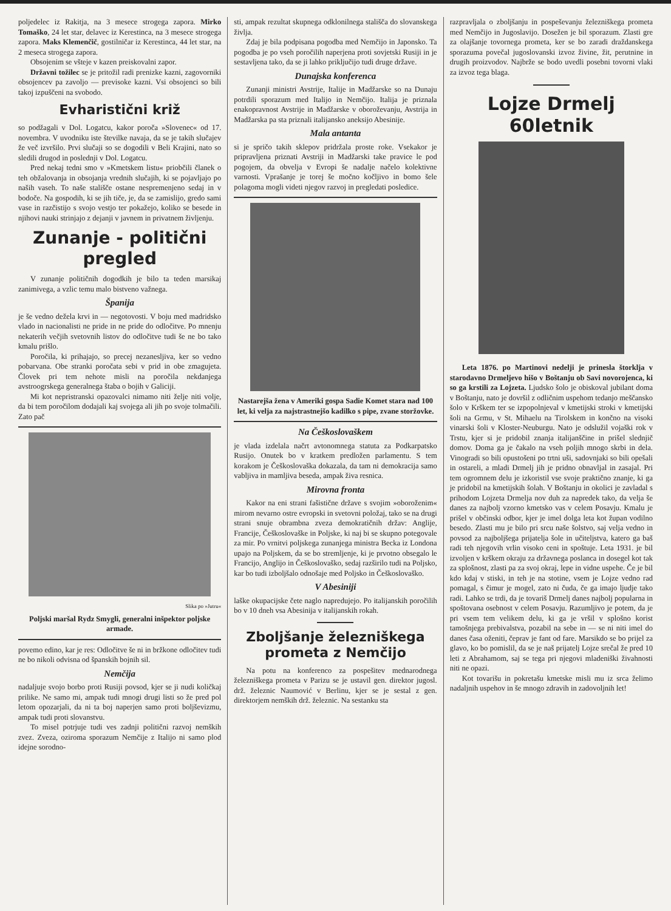poljedelec iz Rakitja, na 3 mesece strogega zapora. Mirko Tomaško, 24 let star, delavec iz Kerestinca, na 3 mesece strogega zapora. Maks Klemenčič, gostilničar iz Kerestinca, 44 let star, na 2 meseca strogega zapora.
Obsojenim se všteje v kazen preiskovalni zapor.
Državni tožilec se je pritožil radi prenizke kazni, zagovorniki obsojencev pa zavoljo — previsoke kazni. Vsi obsojenci so bili takoj izpuščeni na svobodo.
Evharistični križ
so podžagali v Dol. Logatcu, kakor poroča »Slovenec« od 17. novembra. V uvodniku iste številke navaja, da se je takih slučajev že več izvršilo. Prvi slučaji so se dogodili v Beli Krajini, nato so sledili drugod in poslednji v Dol. Logatcu.
Pred nekaj tedni smo v »Kmetskem listu« priobčili članek o teh obžalovanja in obsojanja vrednih slučajih, ki se pojavljajo po naših vaseh. To naše stališče ostane nespremenjeno sedaj in v bodoče. Na gospodih, ki se jih tiče, je, da se zamislijo, gredo sami vase in razčistijo s svojo vestjo ter pokažejo, koliko se besede in njihovi nauki strinjajo z dejanji v javnem in privatnem življenju.
Zunanje - politični pregled
V zunanje političnih dogodkih je bilo ta teden marsikaj zanimivega, a vzlic temu malo bistveno važnega.
Španija
je še vedno dežela krvi in — negotovosti. V boju med madridsko vlado in nacionalisti ne pride in ne pride do odločitve. Po mnenju nekaterih večjih svetovnih listov do odločitve tudi še ne bo tako kmalu prišlo.
Poročila, ki prihajajo, so precej nezanesljiva, ker so vedno pobarvana. Obe stranki poročata sebi v prid in obe zmagujeta. Človek pri tem nehote misli na poročila nekdanjega avstroogrskega generalnega štaba o bojih v Galiciji.
Mi kot nepristranski opazovalci nimamo niti želje niti volje, da bi tem poročilom dodajali kaj svojega ali jih po svoje tolmačili. Zato pač
Slika po »Jutru«
Poljski maršal Rydz Smygli, generalni inšpektor poljske armade.
povemo edino, kar je res: Odločitve še ni in bržkone odločitev tudi ne bo nikoli odvisna od španskih bojnih sil.
Nemčija
nadaljuje svojo borbo proti Rusiji povsod, kjer se ji nudi količkaj prilike. Ne samo mi, ampak tudi mnogi drugi listi so že pred pol letom opozarjali, da ni ta boj naperjen samo proti boljševizmu, ampak tudi proti slovanstvu.
To misel potrjuje tudi ves zadnji politični razvoj nemških zvez. Zveza, oziroma sporazum Nemčije z Italijo ni samo plod idejne sorodno-
sti, ampak rezultat skupnega odklonilnega stališča do slovanskega življa.
Zdaj je bila podpisana pogodba med Nemčijo in Japonsko. Ta pogodba je po vseh poročilih naperjena proti sovjetski Rusiji in je sestavljena tako, da se ji lahko priključijo tudi druge države.
Dunajska konferenca
Zunanji ministri Avstrije, Italije in Madžarske so na Dunaju potrdili sporazum med Italijo in Nemčijo. Italija je priznala enakopravnost Avstrije in Madžarske v oboroževanju, Avstrija in Madžarska pa sta priznali italijansko aneksijo Abesinije.
Mala antanta
si je spričo takih sklepov pridržala proste roke. Vsekakor je pripravljena priznati Avstriji in Madžarski take pravice le pod pogojem, da obvelja v Evropi še nadalje načelo kolektivne varnosti. Vprašanje je torej še močno kočljivo in bomo šele polagoma mogli videti njegov razvoj in pregledati posledice.
Nastarejša žena v Ameriki gospa Sadie Komet stara nad 100 let, ki velja za najstrastnejšo kadilko s pipe, zvane storžovke.
Na Češkoslovaškem
je vlada izdelala načrt avtonomnega statuta za Podkarpatsko Rusijo. Onutek bo v kratkem predložen parlamentu. S tem korakom je Češkoslovaška dokazala, da tam ni demokracija samo vabljiva in mamljiva beseda, ampak živa resnica.
Mirovna fronta
Kakor na eni strani fašistične države s svojim »oboroženim« mirom nevarno ostre evropski in svetovni položaj, tako se na drugi strani snuje obrambna zveza demokratičnih držav: Anglije, Francije, Češkoslovaške in Poljske, ki naj bi se skupno potegovale za mir. Po vrnitvi poljskega zunanjega ministra Becka iz Londona upajo na Poljskem, da se bo stremljenje, ki je prvotno obsegalo le Francijo, Anglijo in Češkoslovaško, sedaj razširilo tudi na Poljsko, kar bo tudi izboljšalo odnošaje med Poljsko in Češkoslovaško.
V Abesiniji
laške okupacijske čete naglo napredujejo. Po italijanskih poročilih bo v 10 dneh vsa Abesinija v italijanskih rokah.
Zboljšanje železniškega prometa z Nemčijo
Na potu na konferenco za pospešitev mednarodnega železniškega prometa v Parizu se je ustavil gen. direktor jugosl. drž. železnic Naumović v Berlinu, kjer se je sestal z gen. direktorjem nemških drž. železnic. Na sestanku sta
razpravljala o zboljšanju in pospeševanju železniškega prometa med Nemčijo in Jugoslavijo. Dosežen je bil sporazum. Zlasti gre za olajšanje tovornega prometa, ker se bo zaradi draždanskega sporazuma povečal jugoslovanski izvoz živine, žit, perutnine in drugih proizvodov. Najbrže se bodo uvedli posebni tovorni vlaki za izvoz tega blaga.
Lojze Drmelj 60letnik
Leta 1876. po Martinovi nedelji je prinesla štorklja v starodavno Drmeljevo hišo v Boštanju ob Savi novorojenca, ki so ga krstili za Lojzeta. Ljudsko šolo je obiskoval jubilant doma v Boštanju, nato je dovršil z odličnim uspehom tedanjo meščansko šolo v Krškem ter se izpopolnjeval v kmetijski stroki v kmetijski šoli na Grmu, v St. Mihaelu na Tirolskem in končno na visoki vinarski šoli v Kloster-Neuburgu. Nato je odslužil vojaški rok v Trstu, kjer si je pridobil znanja italijanščine in prišel slednjič domov. Doma ga je čakalo na vseh poljih mnogo skrbi in dela. Vinogradi so bili opustošeni po trtni uši, sadovnjaki so bili opešali in ostareli, a mladi Drmelj jih je pridno obnavljal in zasajal. Pri tem ogromnem delu je izkoristil vse svoje praktično znanje, ki ga je pridobil na kmetijskih šolah. V Boštanju in okolici je zavladal s prihodom Lojzeta Drmelja nov duh za napredek tako, da velja še danes za najbolj vzorno kmetsko vas v celem Posavju. Kmalu je prišel v občinski odbor, kjer je imel dolga leta kot župan vodilno besedo. Zlasti mu je bilo pri srcu naše šolstvo, saj velja vedno in povsod za najboljšega prijatelja šole in učiteljstva, katero ga baš radi teh njegovih vrlin visoko ceni in spoštuje. Leta 1931. je bil izvoljen v krškem okraju za državnega poslanca in dosegel kot tak za splošnost, zlasti pa za svoj okraj, lepe in vidne uspehe. Če je bil kdo kdaj v stiski, in teh je na stotine, vsem je Lojze vedno rad pomagal, s čimur je mogel, zato ni čuda, če ga imajo ljudje tako radi. Lahko se trdi, da je tovariš Drmelj danes najbolj popularna in spoštovana osebnost v celem Posavju. Razumljivo je potem, da je pri vsem tem velikem delu, ki ga je vršil v splošno korist tamošnjega prebivalstva, pozabil na sebe in — se ni niti imel do danes časa oženiti, čeprav je fant od fare. Marsikdo se bo prijel za glavo, ko bo pomislil, da se je naš prijatelj Lojze srečal že pred 10 leti z Abrahamom, saj se tega pri njegovi mladeniški živahnosti niti ne opazi.
Kot tovarišu in pokretašu kmetske misli mu iz srca želimo nadaljnih uspehov in še mnogo zdravih in zadovoljnih let!